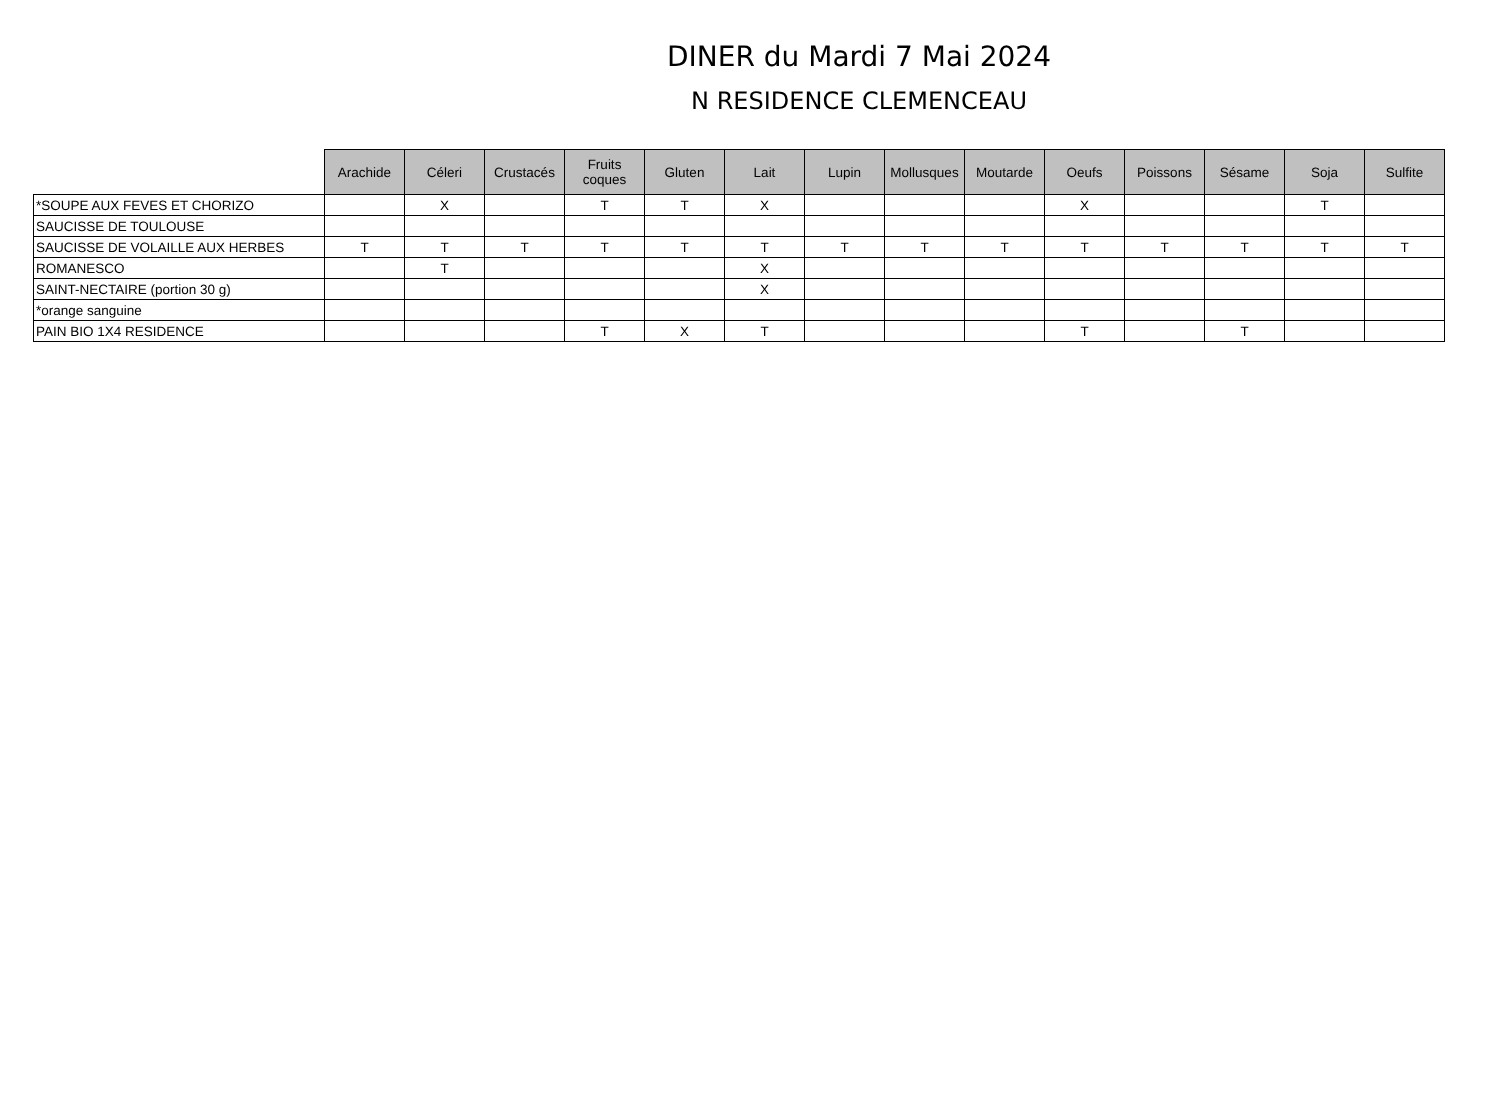DINER du Mardi 7 Mai 2024
N RESIDENCE CLEMENCEAU
| | Arachide | Céleri | Crustacés | Fruits coques | Gluten | Lait | Lupin | Mollusques | Moutarde | Oeufs | Poissons | Sésame | Soja | Sulfite |
| --- | --- | --- | --- | --- | --- | --- | --- | --- | --- | --- | --- | --- | --- | --- |
| *SOUPE AUX FEVES ET CHORIZO | | X | | T | T | X | | | | X | | | T | |
| SAUCISSE DE TOULOUSE | | | | | | | | | | | | | | |
| SAUCISSE DE VOLAILLE AUX HERBES | T | T | T | T | T | T | T | T | T | T | T | T | T | T |
| ROMANESCO | | T | | | | X | | | | | | | | |
| SAINT-NECTAIRE (portion 30 g) | | | | | | X | | | | | | | | |
| *orange sanguine | | | | | | | | | | | | | | |
| PAIN BIO 1X4 RESIDENCE | | | | T | X | T | | | | T | | T | | |